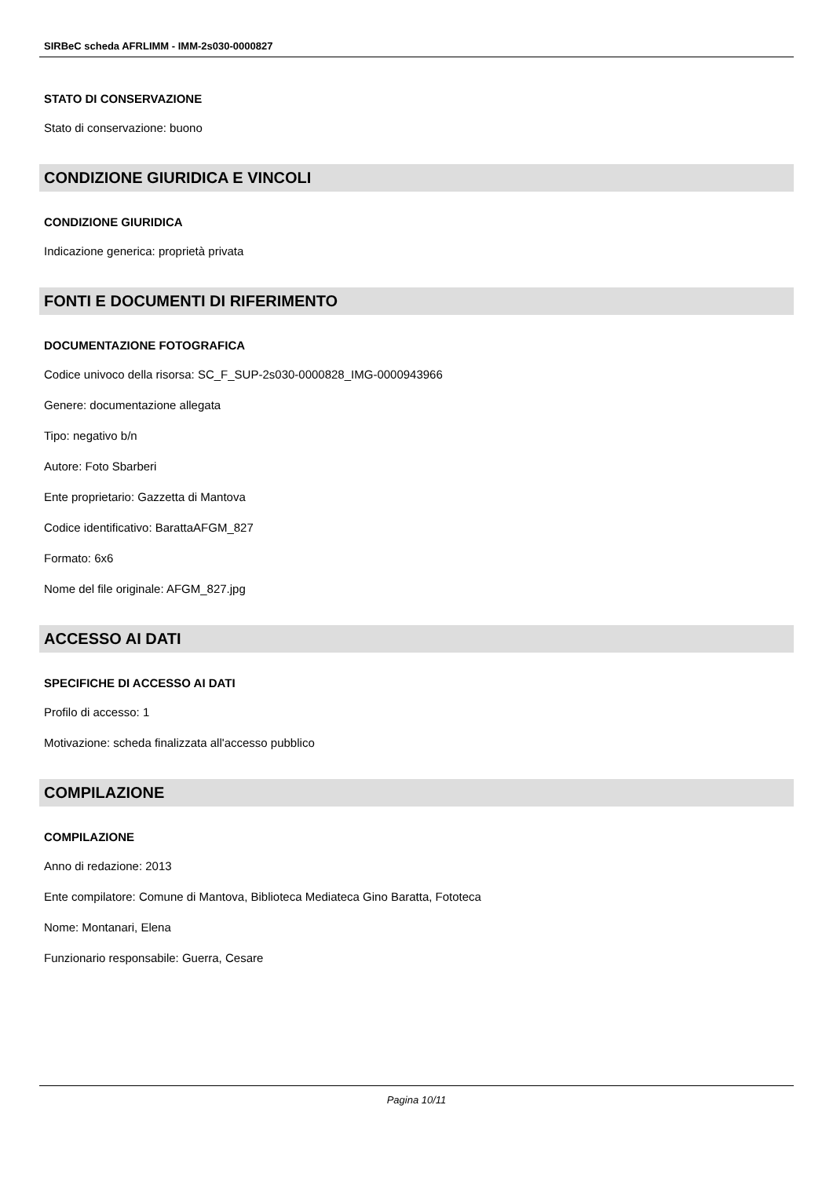SIRBeC scheda AFRLIMM - IMM-2s030-0000827
STATO DI CONSERVAZIONE
Stato di conservazione: buono
CONDIZIONE GIURIDICA E VINCOLI
CONDIZIONE GIURIDICA
Indicazione generica: proprietà privata
FONTI E DOCUMENTI DI RIFERIMENTO
DOCUMENTAZIONE FOTOGRAFICA
Codice univoco della risorsa: SC_F_SUP-2s030-0000828_IMG-0000943966
Genere: documentazione allegata
Tipo: negativo b/n
Autore: Foto Sbarberi
Ente proprietario: Gazzetta di Mantova
Codice identificativo: BarattaAFGM_827
Formato: 6x6
Nome del file originale: AFGM_827.jpg
ACCESSO AI DATI
SPECIFICHE DI ACCESSO AI DATI
Profilo di accesso: 1
Motivazione: scheda finalizzata all'accesso pubblico
COMPILAZIONE
COMPILAZIONE
Anno di redazione: 2013
Ente compilatore: Comune di Mantova, Biblioteca Mediateca Gino Baratta, Fototeca
Nome: Montanari, Elena
Funzionario responsabile: Guerra, Cesare
Pagina 10/11